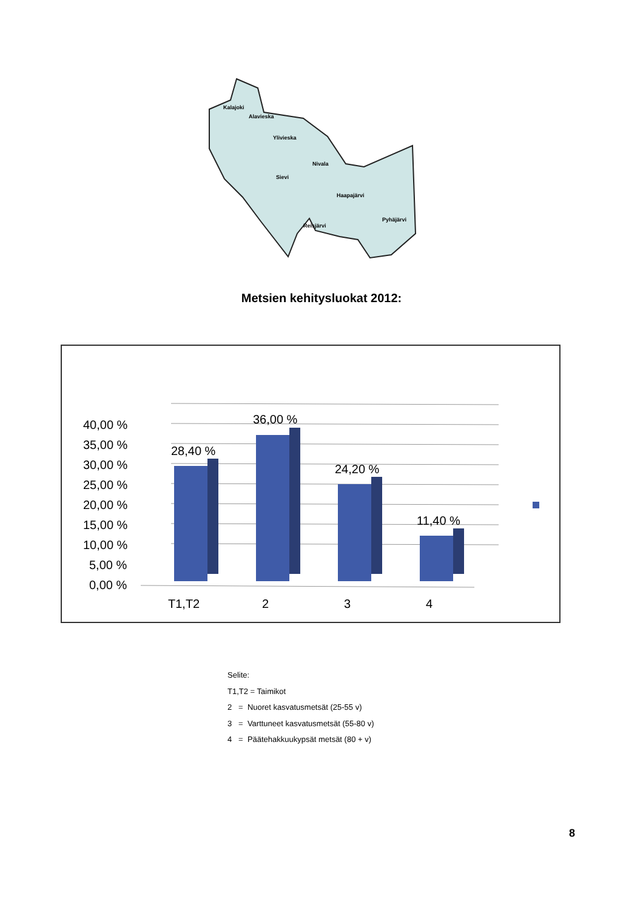Kalajoki
Alavieska
Ylivieska
Nivala
Sievi
Haapajärvi
Pyhäjärvi
Reisjärvi
Metsien kehitysluokat 2012:
40,00 %
35,00 %
30,00 %
25,00 %
20,00 %
15,00 %
10,00 %
5,00 %
0,00 %
28,40 %
36,00 %
24,20 %
11,40 %
T1,T2
2
3
4
Selite:
T1,T2 = Taimikot
2 = Nuoret kasvatusmetsät (25-55 v)
3 = Varttuneet kasvatusmetsät (55-80 v)
4 = Päätehakkuukypsät metsät (80 + v)
8